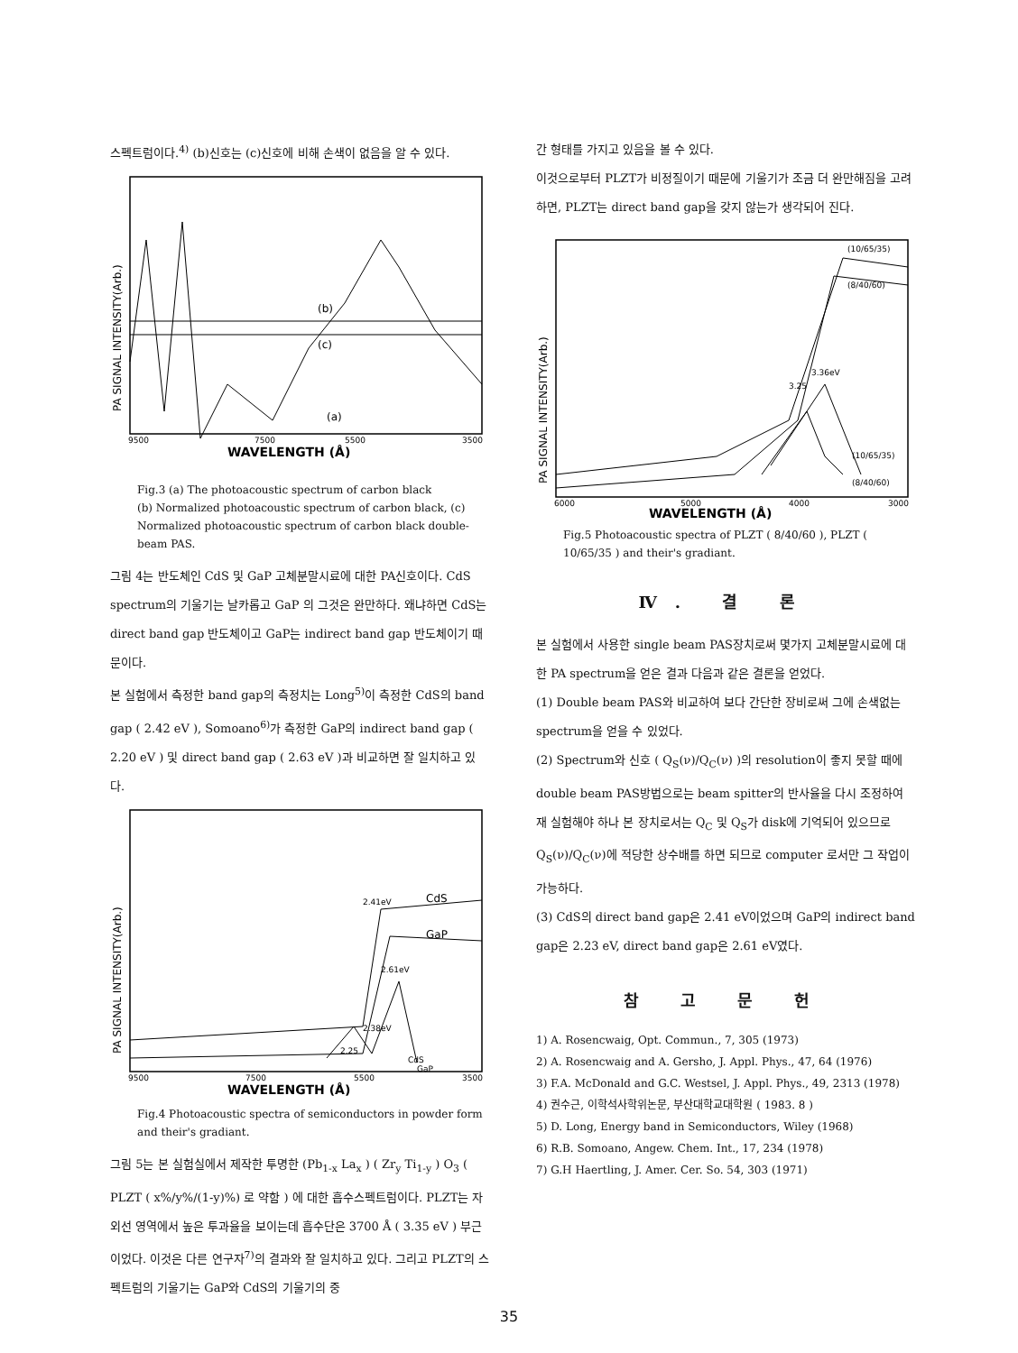스펙트럼이다.<sup>4)</sup> (b)신호는 (c)신호에 비해 손색이 없음을 알 수 있다.
(b)
(c)
(a)
9500
7500
5500
3500
WAVELENGTH (Å)
PA SIGNAL INTENSITY(Arb.)
Fig.3 (a) The photoacoustic spectrum of carbon black
(b) Normalized photoacoustic spectrum of carbon black, (c) Normalized photoacoustic spectrum of carbon black double-beam PAS.
그림 4는 반도체인 CdS 및 GaP 고체분말시료에 대한 PA신호이다. CdS spectrum의 기울기는 날카롭고 GaP 의 그것은 완만하다. 왜냐하면 CdS는 direct band gap 반도체이고 GaP는 indirect band gap 반도체이기 때문이다.
본 실험에서 측정한 band gap의 측정치는 Long<sup>5)</sup>이 측정한 CdS의 band gap ( 2.42 eV ), Somoano<sup>6)</sup>가 측정한 GaP의 indirect band gap ( 2.20 eV ) 및 direct band gap ( 2.63 eV )과 비교하면 잘 일치하고 있다.
CdS
GaP
2.41eV
2.61eV
2.38eV
2.25
CdS
GaP
9500
7500
5500
3500
WAVELENGTH (Å)
PA SIGNAL INTENSITY(Arb.)
Fig.4 Photoacoustic spectra of semiconductors in powder form and their's gradiant.
그림 5는 본 실험실에서 제작한 투명한 (Pb<sub>1-x</sub> La<sub>x</sub> ) ( Zr<sub>y</sub> Ti<sub>1-y</sub> ) O<sub>3</sub> ( PLZT ( x%/y%/(1-y)%) 로 약함 ) 에 대한 흡수스펙트럼이다. PLZT는 자외선 영역에서 높은 투과율을 보이는데 흡수단은 3700 Å ( 3.35 eV ) 부근이었다. 이것은 다른 연구자<sup>7)</sup>의 결과와 잘 일치하고 있다. 그리고 PLZT의 스펙트럼의 기울기는 GaP와 CdS의 기울기의 중
간 형태를 가지고 있음을 볼 수 있다.
이것으로부터 PLZT가 비정질이기 때문에 기울기가 조금 더 완만해짐을 고려하면, PLZT는 direct band gap을 갖지 않는가 생각되어 진다.
(10/65/35)
(8/40/60)
3.36eV
3.25
(10/65/35)
(8/40/60)
6000
5000
4000
3000
WAVELENGTH (Å)
PA SIGNAL INTENSITY(Arb.)
Fig.5 Photoacoustic spectra of PLZT ( 8/40/60 ), PLZT ( 10/65/35 ) and their's gradiant.
Ⅳ. 결 론
본 실험에서 사용한 single beam PAS장치로써 몇가지 고체분말시료에 대한 PA spectrum을 얻은 결과 다음과 같은 결론을 얻었다.
(1) Double beam PAS와 비교하여 보다 간단한 장비로써 그에 손색없는 spectrum을 얻을 수 있었다.
(2) Spectrum와 신호 ( Q<sub>S</sub>(ν)/Q<sub>C</sub>(ν) )의 resolution이 좋지 못할 때에 double beam PAS방법으로는 beam spitter의 반사율을 다시 조정하여 재 실험해야 하나 본 장치로서는 Q<sub>C</sub> 및 Q<sub>S</sub>가 disk에 기억되어 있으므로 Q<sub>S</sub>(ν)/Q<sub>C</sub>(ν)에 적당한 상수배를 하면 되므로 computer 로서만 그 작업이 가능하다.
(3) CdS의 direct band gap은 2.41 eV이었으며 GaP의 indirect band gap은 2.23 eV, direct band gap은 2.61 eV였다.
참 고 문 헌
1) A. Rosencwaig, Opt. Commun., 7, 305 (1973)
2) A. Rosencwaig and A. Gersho, J. Appl. Phys., 47, 64 (1976)
3) F.A. McDonald and G.C. Westsel, J. Appl. Phys., 49, 2313 (1978)
4) 권수근, 이학석사학위논문, 부산대학교대학원 ( 1983. 8 )
5) D. Long, Energy band in Semiconductors, Wiley (1968)
6) R.B. Somoano, Angew. Chem. Int., 17, 234 (1978)
7) G.H Haertling, J. Amer. Cer. So. 54, 303 (1971)
35